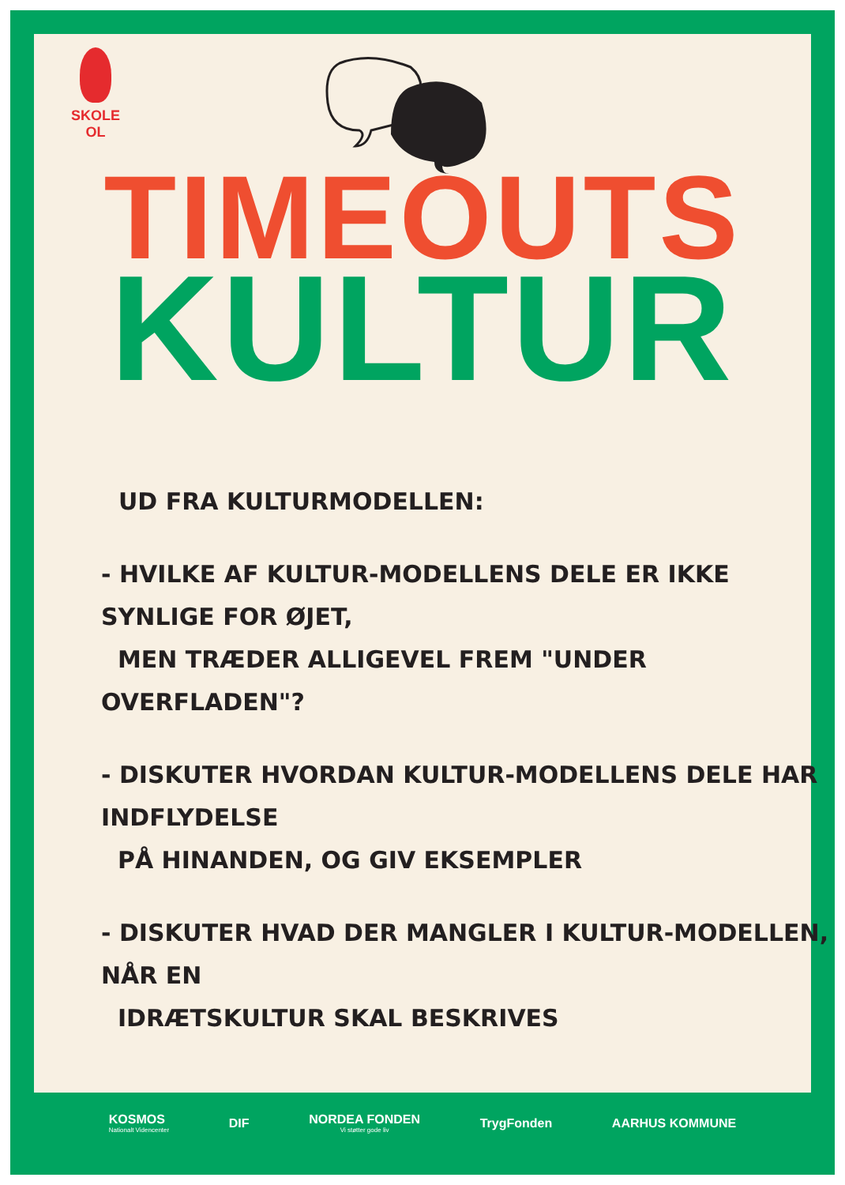SKOLE OL
TIMEOUTS
KULTUR
UD FRA KULTURMODELLEN:
- HVILKE AF KULTUR-MODELLENS DELE ER IKKE SYNLIGE FOR ØJET,
MEN TRÆDER ALLIGEVEL FREM "UNDER OVERFLADEN"?
- DISKUTER HVORDAN KULTUR-MODELLENS DELE HAR INDFLYDELSE
PÅ HINANDEN, OG GIV EKSEMPLER
- DISKUTER HVAD DER MANGLER I KULTUR-MODELLEN, NÅR EN
IDRÆTSKULTUR SKAL BESKRIVES
KOSMOS
Nationalt Videncenter DIF NORDEA FONDEN
Vi støtter gode liv TrygFonden AARHUS KOMMUNE